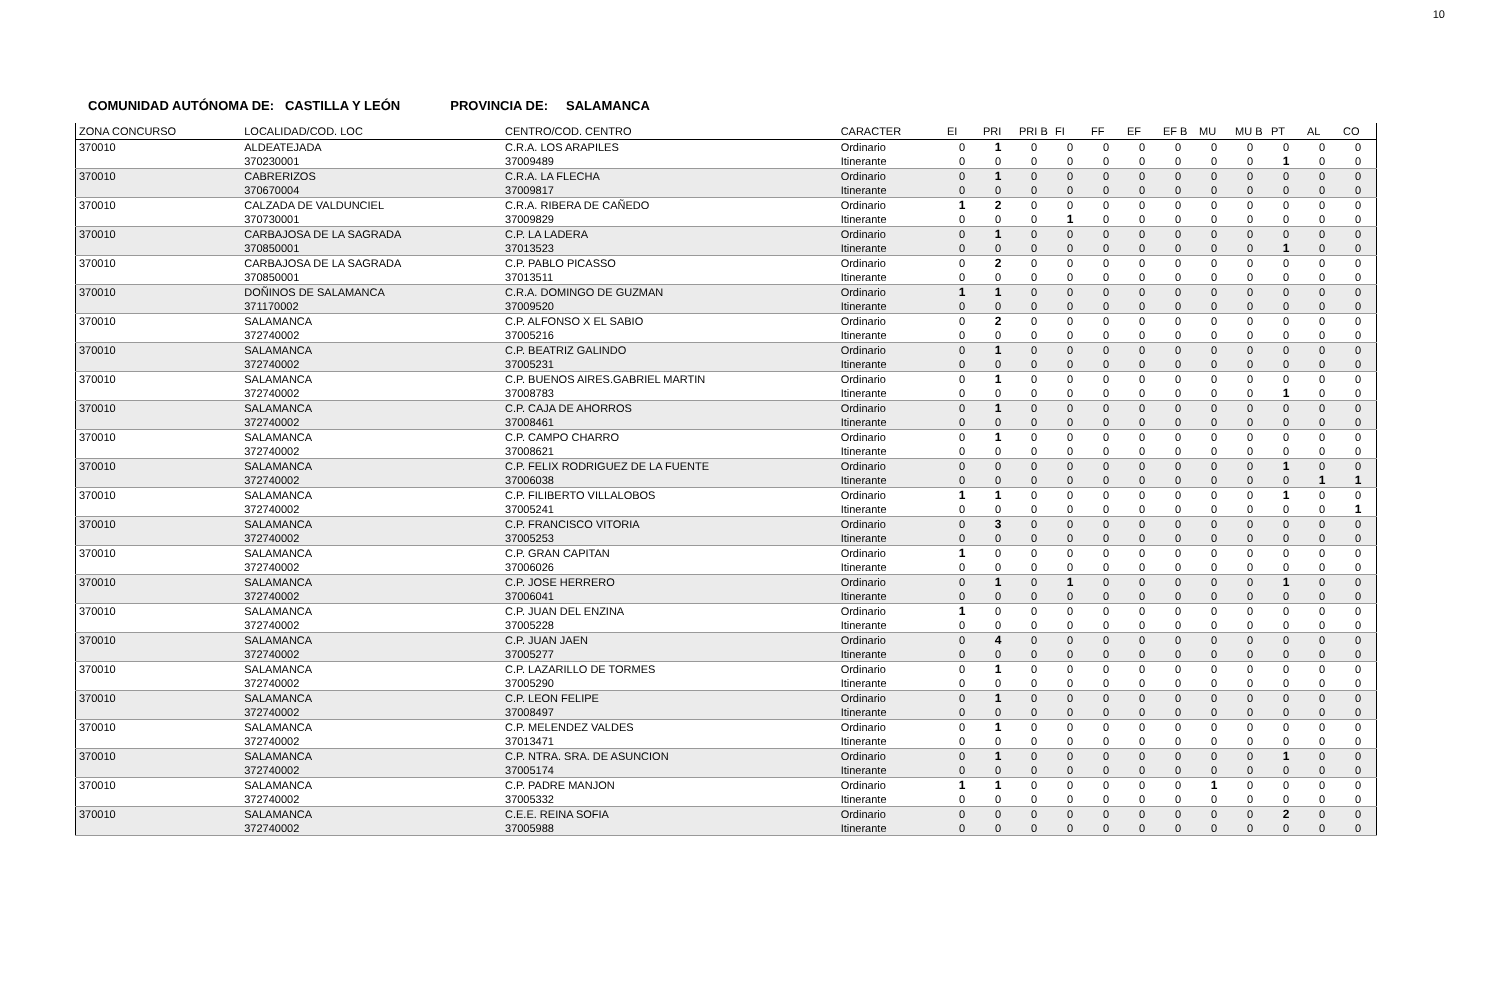10
COMUNIDAD AUTÓNOMA DE: CASTILLA Y LEÓN PROVINCIA DE: SALAMANCA
| ZONA CONCURSO | LOCALIDAD/COD. LOC | CENTRO/COD. CENTRO | CARACTER | EI | PRI | PRI B | FI | FF | EF | EF B | MU | MU B | PT | AL | CO |
| --- | --- | --- | --- | --- | --- | --- | --- | --- | --- | --- | --- | --- | --- | --- | --- |
| 370010 | ALDEATEJADA 370230001 | C.R.A. LOS ARAPILES 37009489 | Ordinario Itinerante | 0 0 | 1 0 | 0 0 | 0 0 | 0 0 | 0 0 | 0 0 | 0 0 | 0 0 | 0 1 | 0 0 | 0 0 |
| 370010 | CABRERIZOS 370670004 | C.R.A. LA FLECHA 37009817 | Ordinario Itinerante | 0 0 | 1 0 | 0 0 | 0 0 | 0 0 | 0 0 | 0 0 | 0 0 | 0 0 | 0 0 | 0 0 | 0 0 |
| 370010 | CALZADA DE VALDUNCIEL 370730001 | C.R.A. RIBERA DE CAÑEDO 37009829 | Ordinario Itinerante | 1 0 | 2 0 | 0 0 | 0 1 | 0 0 | 0 0 | 0 0 | 0 0 | 0 0 | 0 0 | 0 0 | 0 0 |
| 370010 | CARBAJOSA DE LA SAGRADA 370850001 | C.P. LA LADERA 37013523 | Ordinario Itinerante | 0 0 | 1 0 | 0 0 | 0 0 | 0 0 | 0 0 | 0 0 | 0 0 | 0 0 | 0 1 | 0 0 | 0 0 |
| 370010 | CARBAJOSA DE LA SAGRADA 370850001 | C.P. PABLO PICASSO 37013511 | Ordinario Itinerante | 0 0 | 2 0 | 0 0 | 0 0 | 0 0 | 0 0 | 0 0 | 0 0 | 0 0 | 0 0 | 0 0 | 0 0 |
| 370010 | DOÑINOS DE SALAMANCA 371170002 | C.R.A. DOMINGO DE GUZMAN 37009520 | Ordinario Itinerante | 1 0 | 1 0 | 0 0 | 0 0 | 0 0 | 0 0 | 0 0 | 0 0 | 0 0 | 0 0 | 0 0 | 0 0 |
| 370010 | SALAMANCA 372740002 | C.P. ALFONSO X EL SABIO 37005216 | Ordinario Itinerante | 0 0 | 2 0 | 0 0 | 0 0 | 0 0 | 0 0 | 0 0 | 0 0 | 0 0 | 0 0 | 0 0 | 0 0 |
| 370010 | SALAMANCA 372740002 | C.P. BEATRIZ GALINDO 37005231 | Ordinario Itinerante | 0 0 | 1 0 | 0 0 | 0 0 | 0 0 | 0 0 | 0 0 | 0 0 | 0 0 | 0 0 | 0 0 | 0 0 |
| 370010 | SALAMANCA 372740002 | C.P. BUENOS AIRES.GABRIEL MARTIN 37008783 | Ordinario Itinerante | 0 0 | 1 0 | 0 0 | 0 0 | 0 0 | 0 0 | 0 0 | 0 0 | 0 0 | 0 1 | 0 0 | 0 0 |
| 370010 | SALAMANCA 372740002 | C.P. CAJA DE AHORROS 37008461 | Ordinario Itinerante | 0 0 | 1 0 | 0 0 | 0 0 | 0 0 | 0 0 | 0 0 | 0 0 | 0 0 | 0 0 | 0 0 | 0 0 |
| 370010 | SALAMANCA 372740002 | C.P. CAMPO CHARRO 37008621 | Ordinario Itinerante | 0 0 | 1 0 | 0 0 | 0 0 | 0 0 | 0 0 | 0 0 | 0 0 | 0 0 | 0 0 | 0 0 | 0 0 |
| 370010 | SALAMANCA 372740002 | C.P. FELIX RODRIGUEZ DE LA FUENTE 37006038 | Ordinario Itinerante | 0 0 | 0 0 | 0 0 | 0 0 | 0 0 | 0 0 | 0 0 | 0 0 | 0 0 | 1 0 | 0 1 | 0 1 |
| 370010 | SALAMANCA 372740002 | C.P. FILIBERTO VILLALOBOS 37005241 | Ordinario Itinerante | 1 0 | 1 0 | 0 0 | 0 0 | 0 0 | 0 0 | 0 0 | 0 0 | 0 0 | 1 0 | 0 0 | 0 1 |
| 370010 | SALAMANCA 372740002 | C.P. FRANCISCO VITORIA 37005253 | Ordinario Itinerante | 0 0 | 3 0 | 0 0 | 0 0 | 0 0 | 0 0 | 0 0 | 0 0 | 0 0 | 0 0 | 0 0 | 0 0 |
| 370010 | SALAMANCA 372740002 | C.P. GRAN CAPITAN 37006026 | Ordinario Itinerante | 1 0 | 0 0 | 0 0 | 0 0 | 0 0 | 0 0 | 0 0 | 0 0 | 0 0 | 0 0 | 0 0 | 0 0 |
| 370010 | SALAMANCA 372740002 | C.P. JOSE HERRERO 37006041 | Ordinario Itinerante | 0 0 | 1 0 | 0 0 | 1 0 | 0 0 | 0 0 | 0 0 | 0 0 | 0 0 | 1 0 | 0 0 | 0 0 |
| 370010 | SALAMANCA 372740002 | C.P. JUAN DEL ENZINA 37005228 | Ordinario Itinerante | 1 0 | 0 0 | 0 0 | 0 0 | 0 0 | 0 0 | 0 0 | 0 0 | 0 0 | 0 0 | 0 0 | 0 0 |
| 370010 | SALAMANCA 372740002 | C.P. JUAN JAEN 37005277 | Ordinario Itinerante | 0 0 | 4 0 | 0 0 | 0 0 | 0 0 | 0 0 | 0 0 | 0 0 | 0 0 | 0 0 | 0 0 | 0 0 |
| 370010 | SALAMANCA 372740002 | C.P. LAZARILLO DE TORMES 37005290 | Ordinario Itinerante | 0 0 | 1 0 | 0 0 | 0 0 | 0 0 | 0 0 | 0 0 | 0 0 | 0 0 | 0 0 | 0 0 | 0 0 |
| 370010 | SALAMANCA 372740002 | C.P. LEON FELIPE 37008497 | Ordinario Itinerante | 0 0 | 1 0 | 0 0 | 0 0 | 0 0 | 0 0 | 0 0 | 0 0 | 0 0 | 0 0 | 0 0 | 0 0 |
| 370010 | SALAMANCA 372740002 | C.P. MELENDEZ VALDES 37013471 | Ordinario Itinerante | 0 0 | 1 0 | 0 0 | 0 0 | 0 0 | 0 0 | 0 0 | 0 0 | 0 0 | 0 0 | 0 0 | 0 0 |
| 370010 | SALAMANCA 372740002 | C.P. NTRA. SRA. DE ASUNCION 37005174 | Ordinario Itinerante | 0 0 | 1 0 | 0 0 | 0 0 | 0 0 | 0 0 | 0 0 | 0 0 | 0 0 | 1 0 | 0 0 | 0 0 |
| 370010 | SALAMANCA 372740002 | C.P. PADRE MANJON 37005332 | Ordinario Itinerante | 1 0 | 1 0 | 0 0 | 0 0 | 0 0 | 0 0 | 0 0 | 1 0 | 0 0 | 0 0 | 0 0 | 0 0 |
| 370010 | SALAMANCA 372740002 | C.E.E. REINA SOFIA 37005988 | Ordinario Itinerante | 0 0 | 0 0 | 0 0 | 0 0 | 0 0 | 0 0 | 0 0 | 0 0 | 0 0 | 2 0 | 0 0 | 0 0 |